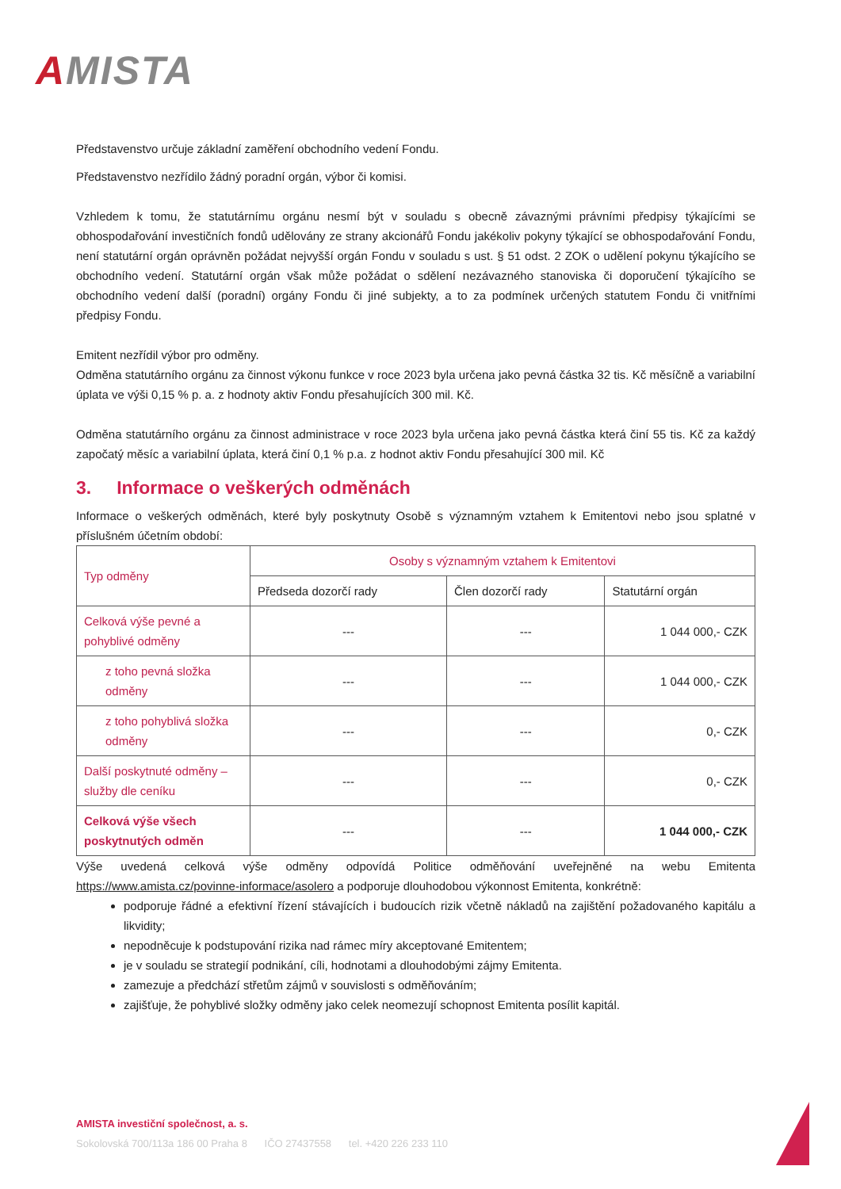AMISTA
Představenstvo určuje základní zaměření obchodního vedení Fondu.
Představenstvo nezřídilo žádný poradní orgán, výbor či komisi.
Vzhledem k tomu, že statutárnímu orgánu nesmí být v souladu s obecně závaznými právními předpisy týkajícími se obhospodařování investičních fondů udělovány ze strany akcionářů Fondu jakékoliv pokyny týkající se obhospodařování Fondu, není statutární orgán oprávněn požádat nejvyšší orgán Fondu v souladu s ust. § 51 odst. 2 ZOK o udělení pokynu týkajícího se obchodního vedení. Statutární orgán však může požádat o sdělení nezávazného stanoviska či doporučení týkajícího se obchodního vedení další (poradní) orgány Fondu či jiné subjekty, a to za podmínek určených statutem Fondu či vnitřními předpisy Fondu.
Emitent nezřídil výbor pro odměny.
Odměna statutárního orgánu za činnost výkonu funkce v roce 2023 byla určena jako pevná částka 32 tis. Kč měsíčně a variabilní úplata ve výši 0,15 % p. a. z hodnoty aktiv Fondu přesahujících 300 mil. Kč.
Odměna statutárního orgánu za činnost administrace v roce 2023 byla určena jako pevná částka která činí 55 tis. Kč za každý započatý měsíc a variabilní úplata, která činí 0,1 % p.a. z hodnot aktiv Fondu přesahující 300 mil. Kč
3. Informace o veškerých odměnách
Informace o veškerých odměnách, které byly poskytnuty Osobě s významným vztahem k Emitentovi nebo jsou splatné v příslušném účetním období:
| Typ odměny | Osoby s významným vztahem k Emitentovi | | |
| --- | --- | --- | --- |
| | Předseda dozorčí rady | Člen dozorčí rady | Statutární orgán |
| Celková výše pevné a pohyblivé odměny | --- | --- | 1 044 000,- CZK |
| z toho pevná složka odměny | --- | --- | 1 044 000,- CZK |
| z toho pohyblivá složka odměny | --- | --- | 0,- CZK |
| Další poskytnuté odměny – služby dle ceníku | --- | --- | 0,- CZK |
| Celková výše všech poskytnutých odměn | --- | --- | 1 044 000,- CZK |
Výše uvedená celková výše odměny odpovídá Politice odměňování uveřejněné na webu Emitenta https://www.amista.cz/povinne-informace/asolero a podporuje dlouhodobou výkonnost Emitenta, konkrétně:
podporuje řádné a efektivní řízení stávajících i budoucích rizik včetně nákladů na zajištění požadovaného kapitálu a likvidity;
nepodněcuje k podstupování rizika nad rámec míry akceptované Emitentem;
je v souladu se strategií podnikání, cíli, hodnotami a dlouhodobými zájmy Emitenta.
zamezuje a předchází střetům zájmů v souvislosti s odměňováním;
zajišťuje, že pohyblivé složky odměny jako celek neomezují schopnost Emitenta posílit kapitál.
AMISTA investiční společnost, a. s.
Sokolovská 700/113a 186 00 Praha 8 IČO 27437558 tel. +420 226 233 110